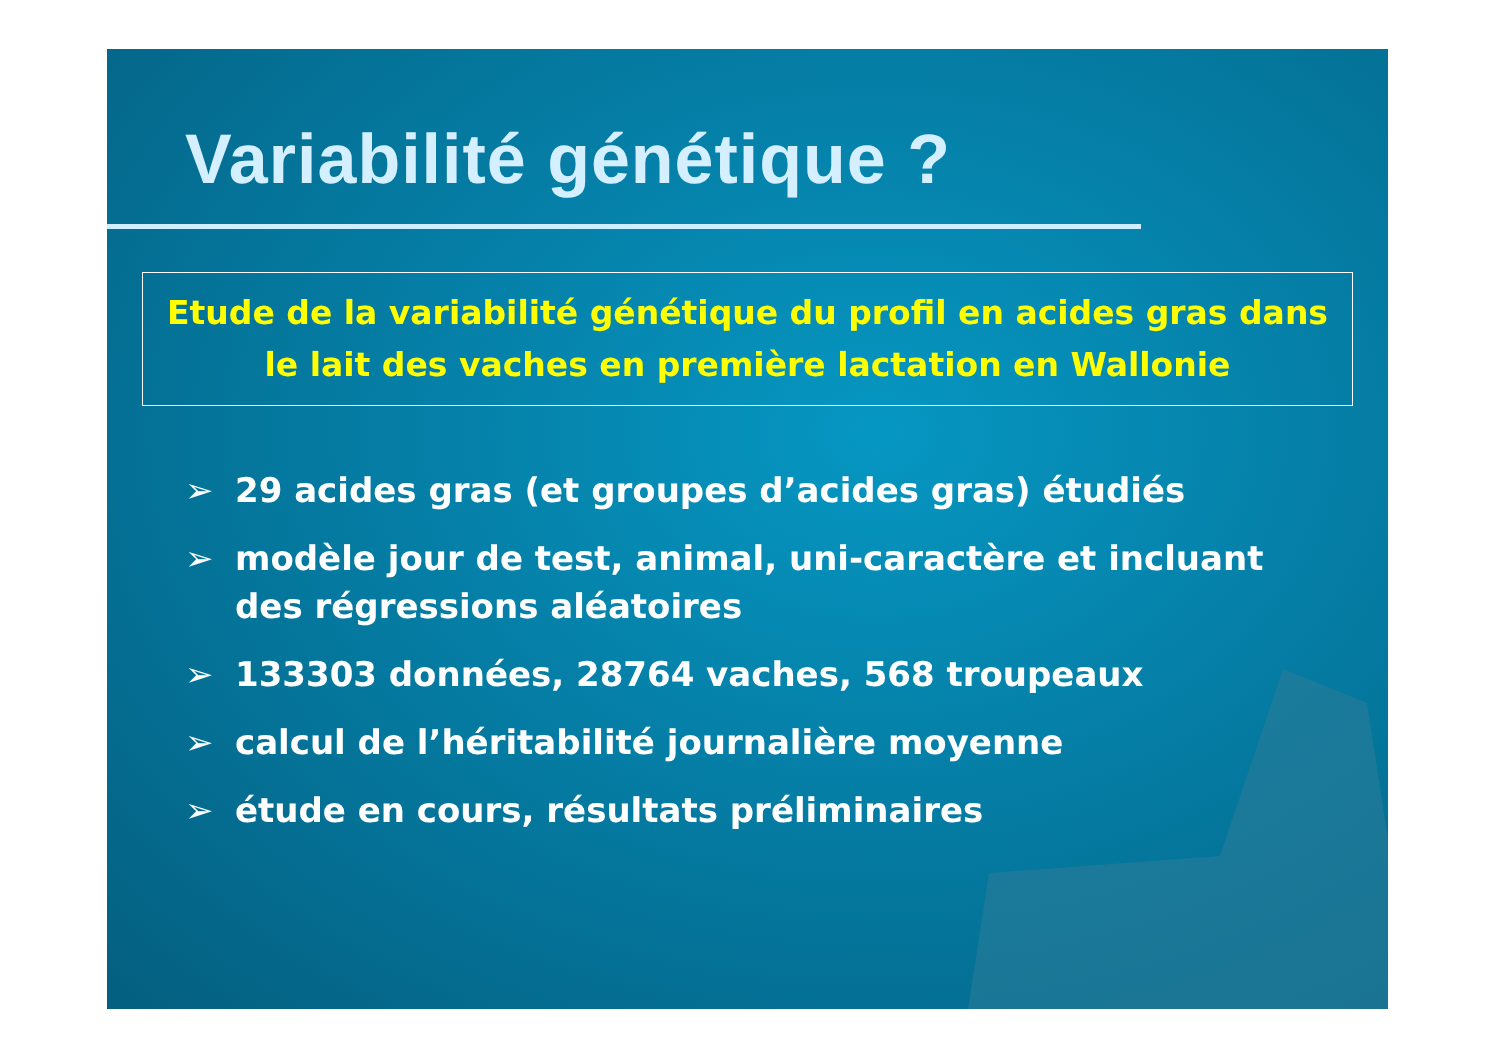Variabilité génétique ?
Etude de la variabilité génétique du profil en acides gras dans le lait des vaches en première lactation en Wallonie
➢ 29 acides gras (et groupes d’acides gras) étudiés
➢ modèle jour de test, animal, uni-caractère et incluant des régressions aléatoires
➢ 133303 données, 28764 vaches, 568 troupeaux
➢ calcul de l’héritabilité journalière moyenne
➢ étude en cours, résultats préliminaires